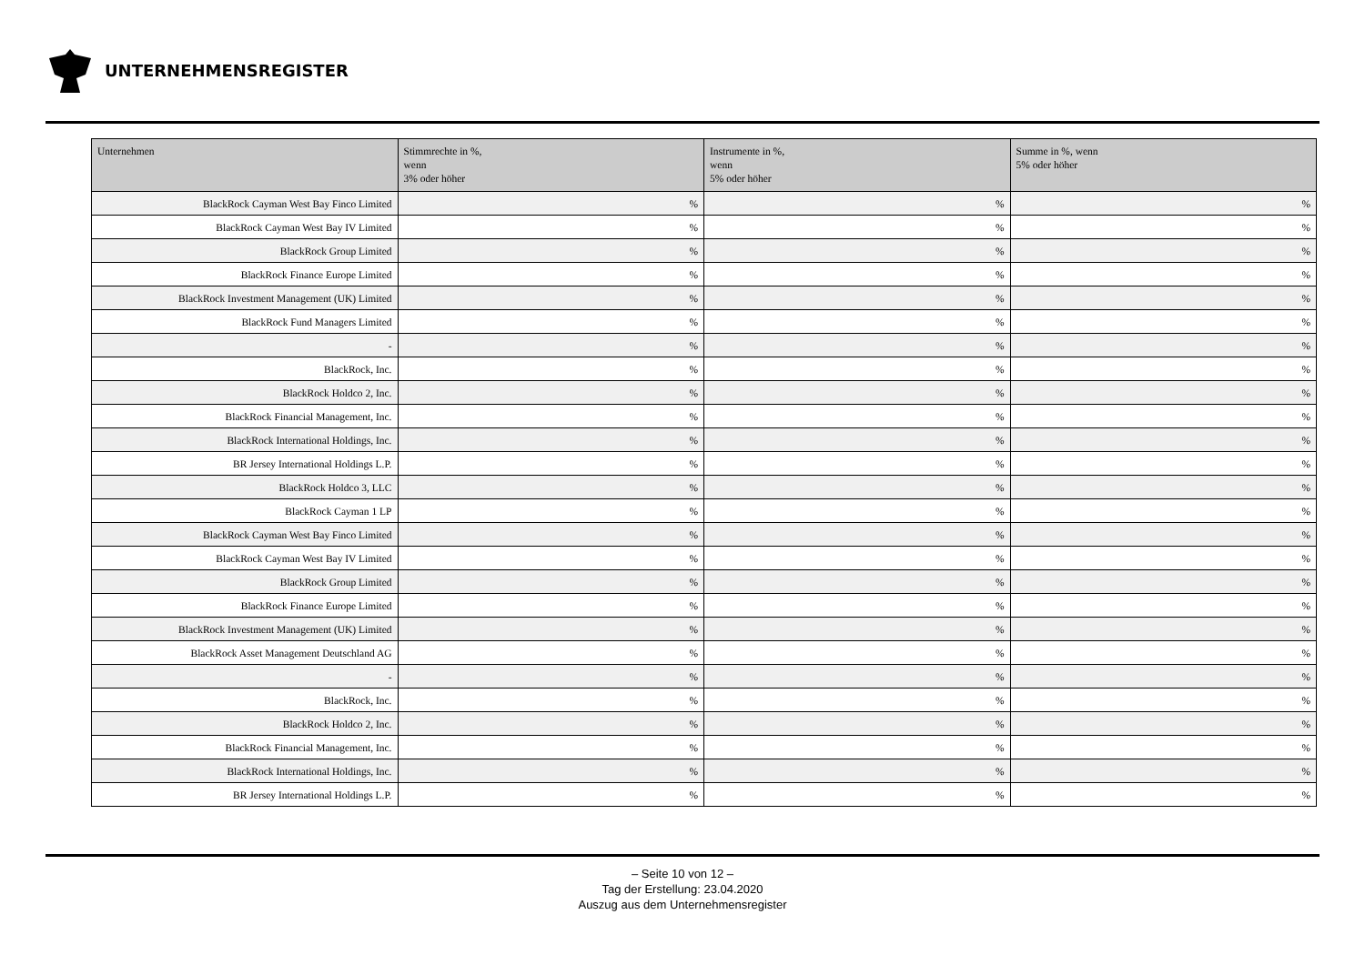UNTERNEHMENSREGISTER
| Unternehmen | Stimmrechte in %, wenn 3% oder höher | Instrumente in %, wenn 5% oder höher | Summe in %, wenn 5% oder höher |
| --- | --- | --- | --- |
| BlackRock Cayman West Bay Finco Limited | % | % | % |
| BlackRock Cayman West Bay IV Limited | % | % | % |
| BlackRock Group Limited | % | % | % |
| BlackRock Finance Europe Limited | % | % | % |
| BlackRock Investment Management (UK) Limited | % | % | % |
| BlackRock Fund Managers Limited | % | % | % |
| - | % | % | % |
| BlackRock, Inc. | % | % | % |
| BlackRock Holdco 2, Inc. | % | % | % |
| BlackRock Financial Management, Inc. | % | % | % |
| BlackRock International Holdings, Inc. | % | % | % |
| BR Jersey International Holdings L.P. | % | % | % |
| BlackRock Holdco 3, LLC | % | % | % |
| BlackRock Cayman 1 LP | % | % | % |
| BlackRock Cayman West Bay Finco Limited | % | % | % |
| BlackRock Cayman West Bay IV Limited | % | % | % |
| BlackRock Group Limited | % | % | % |
| BlackRock Finance Europe Limited | % | % | % |
| BlackRock Investment Management (UK) Limited | % | % | % |
| BlackRock Asset Management Deutschland AG | % | % | % |
| - | % | % | % |
| BlackRock, Inc. | % | % | % |
| BlackRock Holdco 2, Inc. | % | % | % |
| BlackRock Financial Management, Inc. | % | % | % |
| BlackRock International Holdings, Inc. | % | % | % |
| BR Jersey International Holdings L.P. | % | % | % |
– Seite 10 von 12 –
Tag der Erstellung: 23.04.2020
Auszug aus dem Unternehmensregister